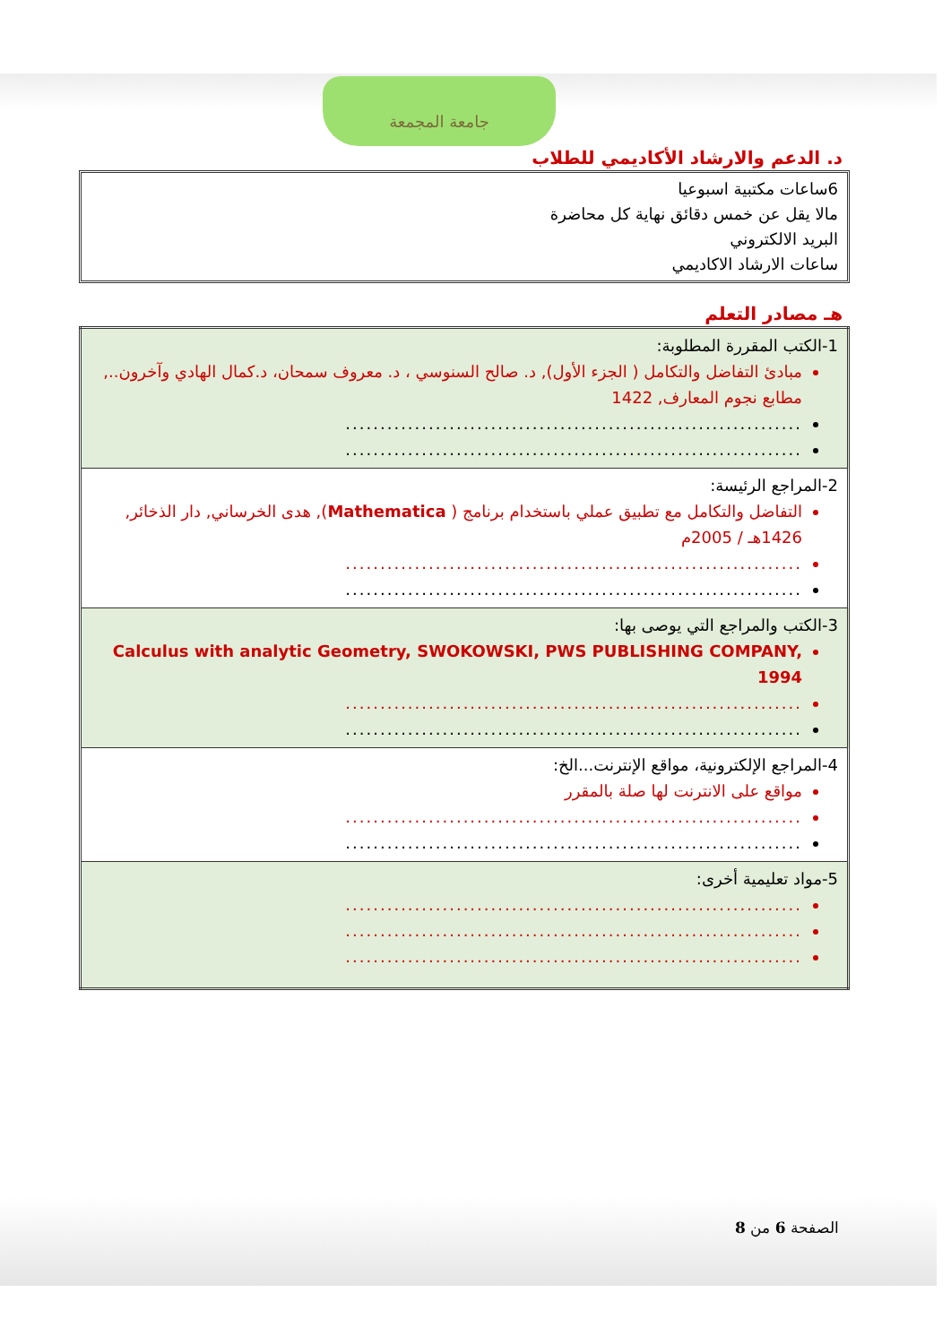جامعة المجمعة
د. الدعم والارشاد الأكاديمي للطلاب
6ساعات مكتبية اسبوعيا
مالا يقل عن خمس دقائق نهاية كل محاضرة
البريد الالكتروني
ساعات الارشاد الاكاديمي
هـ مصادر التعلم
| 1-الكتب المقررة المطلوبة: مبادئ التفاضل والتكامل ( الجزء الأول), د. صالح السنوسي ، د. معروف سمحان، د.كمال الهادي وآخرون.., مطابع نجوم المعارف, 1422 .................................................................. .................................................................. |
| 2-المراجع الرئيسة: التفاضل والتكامل مع تطبيق عملي باستخدام برنامج ( Mathematica ), هدى الخرساني, دار الذخائر, 1426هـ / 2005م .................................................................. .................................................................. |
| 3-الكتب والمراجع التي يوصى بها: Calculus with analytic Geometry, SWOKOWSKI, PWS PUBLISHING COMPANY, 1994 .................................................................. .................................................................. |
| 4-المراجع الإلكترونية، مواقع الإنترنت...الخ: مواقع على الانترنت لها صلة بالمقرر .................................................................. .................................................................. |
| 5-مواد تعليمية أخرى: .................................................................. .................................................................. .................................................................. |
الصفحة 6 من 8